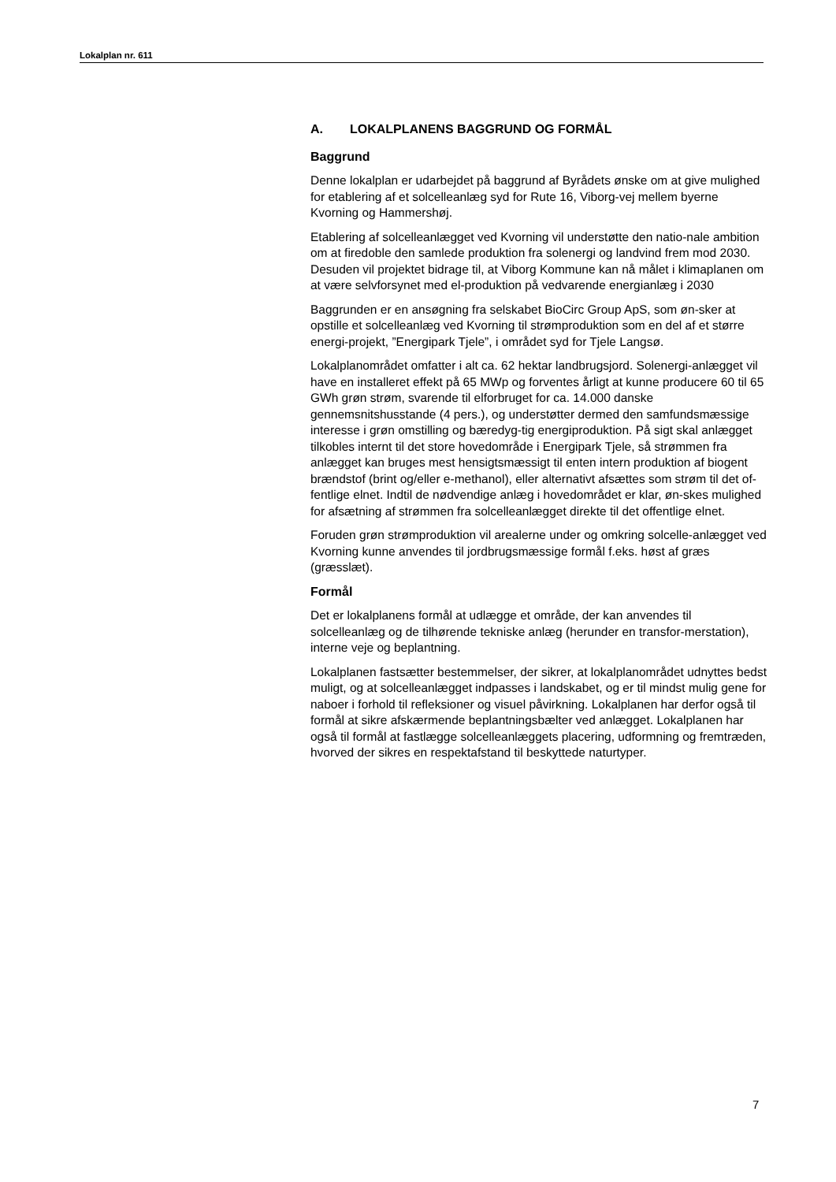Lokalplan nr. 611
A. LOKALPLANENS BAGGRUND OG FORMÅL
Baggrund
Denne lokalplan er udarbejdet på baggrund af Byrådets ønske om at give mulighed for etablering af et solcelleanlæg syd for Rute 16, Viborg-vej mellem byerne Kvorning og Hammershøj.
Etablering af solcelleanlægget ved Kvorning vil understøtte den natio-nale ambition om at firedoble den samlede produktion fra solenergi og landvind frem mod 2030. Desuden vil projektet bidrage til, at Viborg Kommune kan nå målet i klimaplanen om at være selvforsynet med el-produktion på vedvarende energianlæg i 2030
Baggrunden er en ansøgning fra selskabet BioCirc Group ApS, som øn-sker at opstille et solcelleanlæg ved Kvorning til strømproduktion som en del af et større energi-projekt, ”Energipark Tjele”, i området syd for Tjele Langsø.
Lokalplanområdet omfatter i alt ca. 62 hektar landbrugsjord. Solenergi-anlægget vil have en installeret effekt på 65 MWp og forventes årligt at kunne producere 60 til 65 GWh grøn strøm, svarende til elforbruget for ca. 14.000 danske gennemsnitshusstande (4 pers.), og understøtter dermed den samfundsmæssige interesse i grøn omstilling og bæredyg-tig energiproduktion. På sigt skal anlægget tilkobles internt til det store hovedområde i Energipark Tjele, så strømmen fra anlægget kan bruges mest hensigtsmæssigt til enten intern produktion af biogent brændstof (brint og/eller e-methanol), eller alternativt afsættes som strøm til det of-fentlige elnet. Indtil de nødvendige anlæg i hovedområdet er klar, øn-skes mulighed for afsætning af strømmen fra solcelleanlægget direkte til det offentlige elnet.
Foruden grøn strømproduktion vil arealerne under og omkring solcelle-anlægget ved Kvorning kunne anvendes til jordbrugsmæssige formål f.eks. høst af græs (græsslæt).
Formål
Det er lokalplanens formål at udlægge et område, der kan anvendes til solcelleanlæg og de tilhørende tekniske anlæg (herunder en transfor-merstation), interne veje og beplantning.
Lokalplanen fastsætter bestemmelser, der sikrer, at lokalplanområdet udnyttes bedst muligt, og at solcelleanlægget indpasses i landskabet, og er til mindst mulig gene for naboer i forhold til refleksioner og visuel påvirkning. Lokalplanen har derfor også til formål at sikre afskærmende beplantningsbælter ved anlægget. Lokalplanen har også til formål at fastlægge solcelleanlæggets placering, udformning og fremtræden, hvorved der sikres en respektafstand til beskyttede naturtyper.
7